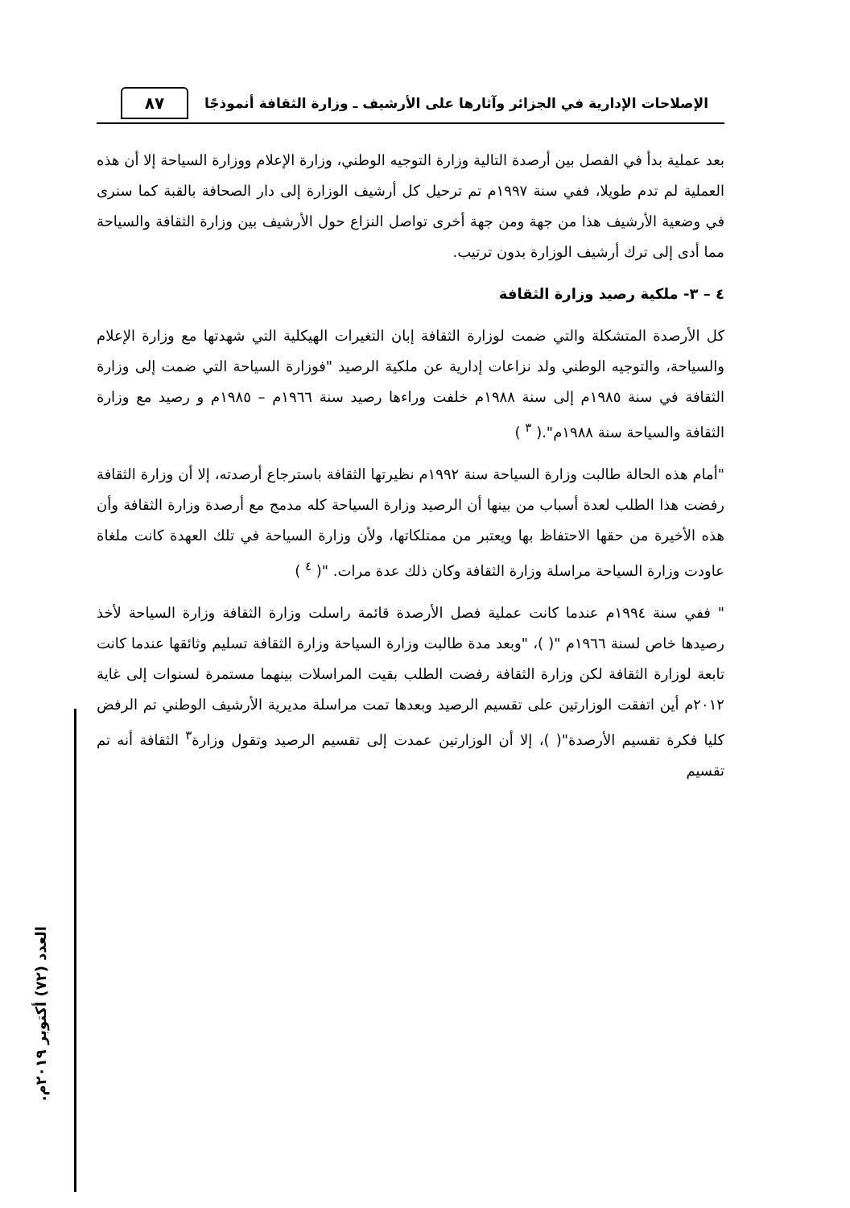الإصلاحات الإدارية في الجزائر وآثارها على الأرشيف ـ وزارة الثقافة أنموذجًا
٨٧
بعد عملية بدأ في الفصل بين أرصدة التالية وزارة التوجيه الوطني، وزارة الإعلام ووزارة السياحة إلا أن هذه العملية لم تدم طويلا، ففي سنة ١٩٩٧م تم ترحيل كل أرشيف الوزارة إلى دار الصحافة بالقبة كما سنرى في وضعية الأرشيف هذا من جهة ومن جهة أخرى تواصل النزاع حول الأرشيف بين وزارة الثقافة والسياحة مما أدى إلى ترك أرشيف الوزارة بدون ترتيب.
٤ – ٣- ملكية رصيد وزارة الثقافة
كل الأرصدة المتشكلة والتي ضمت لوزارة الثقافة إبان التغيرات الهيكلية التي شهدتها مع وزارة الإعلام والسياحة، والتوجيه الوطني ولد نزاعات إدارية عن ملكية الرصيد "فوزارة السياحة التي ضمت إلى وزارة الثقافة في سنة ١٩٨٥م إلى سنة ١٩٨٨م خلفت وراءها رصيد سنة ١٩٦٦م – ١٩٨٥م و رصيد مع وزارة الثقافة والسياحة سنة ١٩٨٨م".( <sup>٣</sup> )
"أمام هذه الحالة طالبت وزارة السياحة سنة ١٩٩٢م نظيرتها الثقافة باسترجاع أرصدته، إلا أن وزارة الثقافة رفضت هذا الطلب لعدة أسباب من بينها أن الرصيد وزارة السياحة كله مدمج مع أرصدة وزارة الثقافة وأن هذه الأخيرة من حقها الاحتفاظ بها ويعتبر من ممتلكاتها، ولأن وزارة السياحة في تلك العهدة كانت ملغاة عاودت وزارة السياحة مراسلة وزارة الثقافة وكان ذلك عدة مرات. "( <sup>٤</sup> )
" ففي سنة ١٩٩٤م عندما كانت عملية فصل الأرصدة قائمة راسلت وزارة الثقافة وزارة السياحة لأخذ رصيدها خاص لسنة ١٩٦٦م "( )، "وبعد مدة طالبت وزارة السياحة وزارة الثقافة تسليم وثائقها عندما كانت تابعة لوزارة الثقافة لكن وزارة الثقافة رفضت الطلب بقيت المراسلات بينهما مستمرة لسنوات إلى غاية ٢٠١٢م أين اتفقت الوزارتين على تقسيم الرصيد وبعدها تمت مراسلة مديرية الأرشيف الوطني تم الرفض كليا فكرة تقسيم الأرصدة"( )، إلا أن الوزارتين عمدت إلى تقسيم الرصيد وتقول وزارة<sup>٣</sup> الثقافة أنه تم تقسيم
العدد (٧٢) أكتوبر ٢٠١٩م.